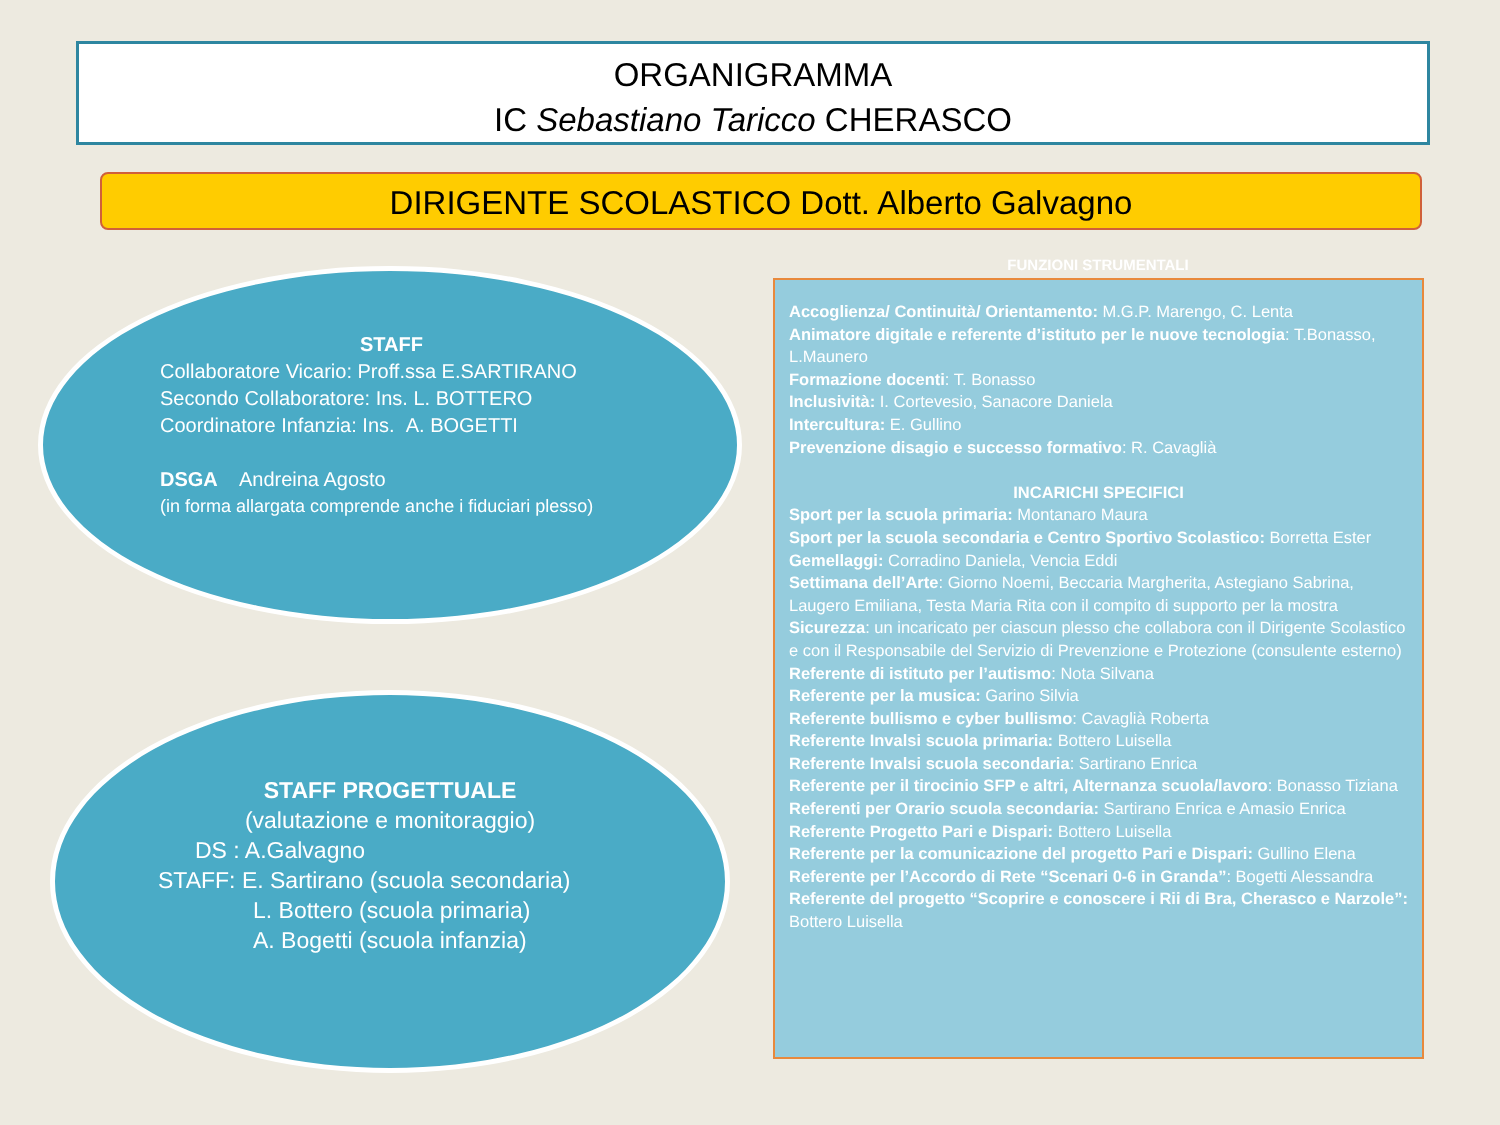ORGANIGRAMMA
IC Sebastiano Taricco CHERASCO
DIRIGENTE SCOLASTICO Dott. Alberto Galvagno
STAFF
Collaboratore Vicario: Proff.ssa E.SARTIRANO
Secondo Collaboratore: Ins. L. BOTTERO
Coordinatore Infanzia: Ins. A. BOGETTI
DSGA Andreina Agosto
(in forma allargata comprende anche i fiduciari plesso)
STAFF PROGETTUALE
(valutazione e monitoraggio)
DS : A.Galvagno
STAFF: E. Sartirano (scuola secondaria)
L. Bottero (scuola primaria)
A. Bogetti (scuola infanzia)
FUNZIONI STRUMENTALI
Accoglienza/ Continuità/ Orientamento: M.G.P. Marengo, C. Lenta
Animatore digitale e referente d’istituto per le nuove tecnologia: T.Bonasso, L.Maunero
Formazione docenti: T. Bonasso
Inclusività: I. Cortevesio, Sanacore Daniela
Intercultura: E. Gullino
Prevenzione disagio e successo formativo: R. Cavaglià
INCARICHI SPECIFICI
Sport per la scuola primaria: Montanaro Maura
Sport per la scuola secondaria e Centro Sportivo Scolastico: Borretta Ester
Gemellaggi: Corradino Daniela, Vencia Eddi
Settimana dell’Arte: Giorno Noemi, Beccaria Margherita, Astegiano Sabrina, Laugero Emiliana, Testa Maria Rita con il compito di supporto per la mostra
Sicurezza: un incaricato per ciascun plesso che collabora con il Dirigente Scolastico e con il Responsabile del Servizio di Prevenzione e Protezione (consulente esterno)
Referente di istituto per l’autismo: Nota Silvana
Referente per la musica: Garino Silvia
Referente bullismo e cyber bullismo: Cavaglià Roberta
Referente Invalsi scuola primaria: Bottero Luisella
Referente Invalsi scuola secondaria: Sartirano Enrica
Referente per il tirocinio SFP e altri, Alternanza scuola/lavoro: Bonasso Tiziana
Referenti per Orario scuola secondaria: Sartirano Enrica e Amasio Enrica
Referente Progetto Pari e Dispari: Bottero Luisella
Referente per la comunicazione del progetto Pari e Dispari: Gullino Elena
Referente per l’Accordo di Rete “Scenari 0-6 in Granda”: Bogetti Alessandra
Referente del progetto “Scoprire e conoscere i Rii di Bra, Cherasco e Narzole”: Bottero Luisella